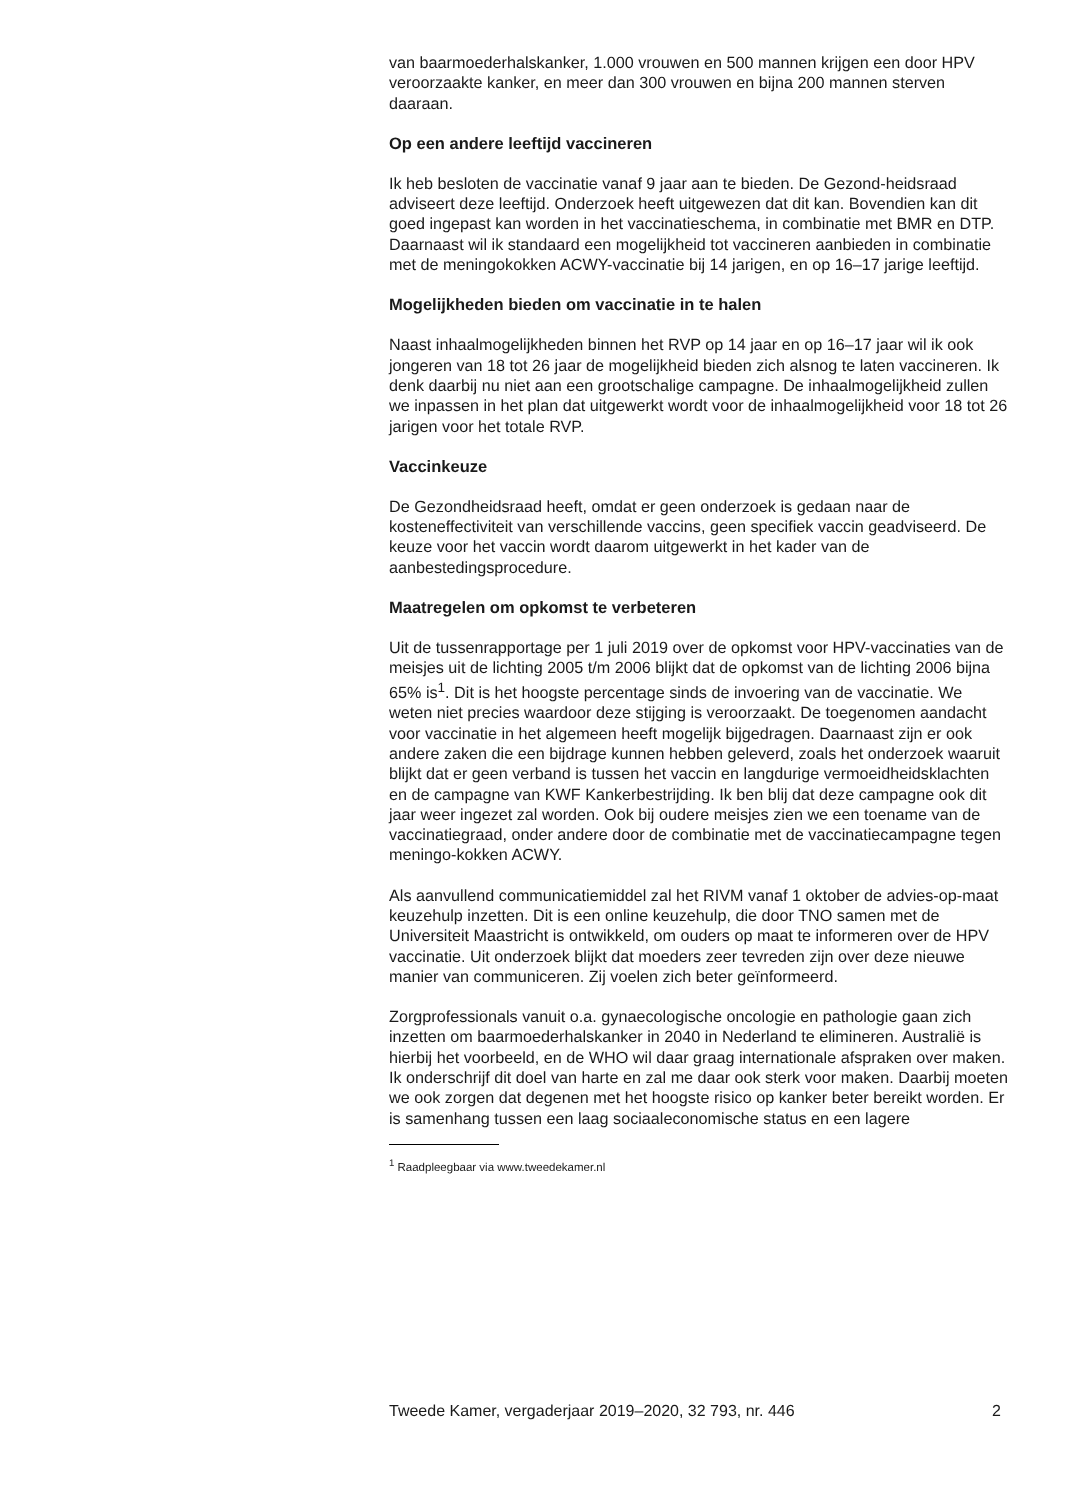van baarmoederhalskanker, 1.000 vrouwen en 500 mannen krijgen een door HPV veroorzaakte kanker, en meer dan 300 vrouwen en bijna 200 mannen sterven daaraan.
Op een andere leeftijd vaccineren
Ik heb besloten de vaccinatie vanaf 9 jaar aan te bieden. De Gezond-heidsraad adviseert deze leeftijd. Onderzoek heeft uitgewezen dat dit kan. Bovendien kan dit goed ingepast kan worden in het vaccinatieschema, in combinatie met BMR en DTP. Daarnaast wil ik standaard een mogelijkheid tot vaccineren aanbieden in combinatie met de meningokokken ACWY-vaccinatie bij 14 jarigen, en op 16–17 jarige leeftijd.
Mogelijkheden bieden om vaccinatie in te halen
Naast inhaalmogelijkheden binnen het RVP op 14 jaar en op 16–17 jaar wil ik ook jongeren van 18 tot 26 jaar de mogelijkheid bieden zich alsnog te laten vaccineren. Ik denk daarbij nu niet aan een grootschalige campagne. De inhaalmogelijkheid zullen we inpassen in het plan dat uitgewerkt wordt voor de inhaalmogelijkheid voor 18 tot 26 jarigen voor het totale RVP.
Vaccinkeuze
De Gezondheidsraad heeft, omdat er geen onderzoek is gedaan naar de kosteneffectiviteit van verschillende vaccins, geen specifiek vaccin geadviseerd. De keuze voor het vaccin wordt daarom uitgewerkt in het kader van de aanbestedingsprocedure.
Maatregelen om opkomst te verbeteren
Uit de tussenrapportage per 1 juli 2019 over de opkomst voor HPV-vaccinaties van de meisjes uit de lichting 2005 t/m 2006 blijkt dat de opkomst van de lichting 2006 bijna 65% is<sup>1</sup>. Dit is het hoogste percentage sinds de invoering van de vaccinatie. We weten niet precies waardoor deze stijging is veroorzaakt. De toegenomen aandacht voor vaccinatie in het algemeen heeft mogelijk bijgedragen. Daarnaast zijn er ook andere zaken die een bijdrage kunnen hebben geleverd, zoals het onderzoek waaruit blijkt dat er geen verband is tussen het vaccin en langdurige vermoeidheidsklachten en de campagne van KWF Kankerbestrijding. Ik ben blij dat deze campagne ook dit jaar weer ingezet zal worden. Ook bij oudere meisjes zien we een toename van de vaccinatiegraad, onder andere door de combinatie met de vaccinatiecampagne tegen meningo-kokken ACWY.
Als aanvullend communicatiemiddel zal het RIVM vanaf 1 oktober de advies-op-maat keuzehulp inzetten. Dit is een online keuzehulp, die door TNO samen met de Universiteit Maastricht is ontwikkeld, om ouders op maat te informeren over de HPV vaccinatie. Uit onderzoek blijkt dat moeders zeer tevreden zijn over deze nieuwe manier van communiceren. Zij voelen zich beter geïnformeerd.
Zorgprofessionals vanuit o.a. gynaecologische oncologie en pathologie gaan zich inzetten om baarmoederhalskanker in 2040 in Nederland te elimineren. Australië is hierbij het voorbeeld, en de WHO wil daar graag internationale afspraken over maken. Ik onderschrijf dit doel van harte en zal me daar ook sterk voor maken. Daarbij moeten we ook zorgen dat degenen met het hoogste risico op kanker beter bereikt worden. Er is samenhang tussen een laag sociaaleconomische status en een lagere
<sup>1</sup> Raadpleegbaar via www.tweedekamer.nl
Tweede Kamer, vergaderjaar 2019–2020, 32 793, nr. 446 2